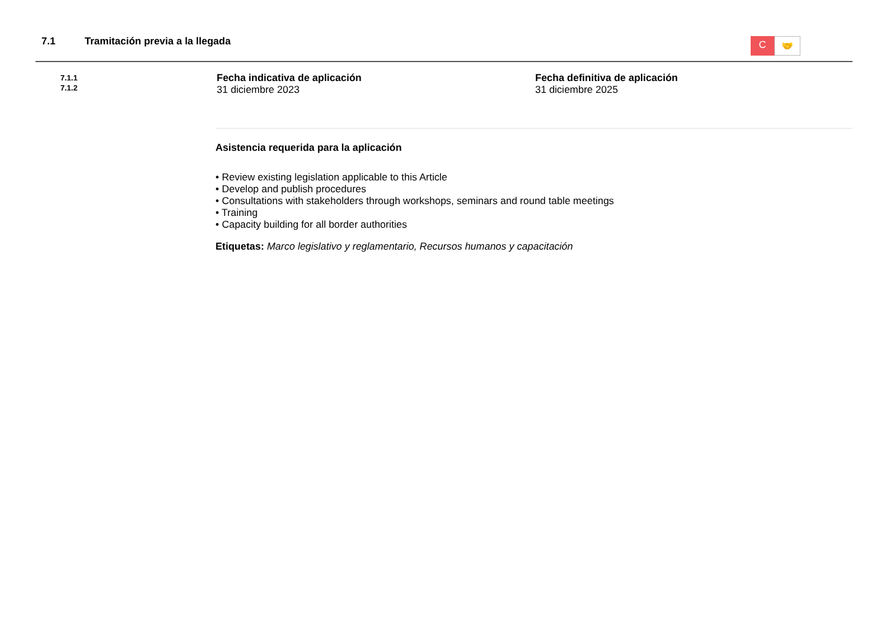7.1 Tramitación previa a la llegada
C
🤝
7.1.1
7.1.2
Fecha indicativa de aplicación
31 diciembre 2023
Fecha definitiva de aplicación
31 diciembre 2025
Asistencia requerida para la aplicación
• Review existing legislation applicable to this Article
• Develop and publish procedures
• Consultations with stakeholders through workshops, seminars and round table meetings
• Training
• Capacity building for all border authorities
Etiquetas: Marco legislativo y reglamentario, Recursos humanos y capacitación